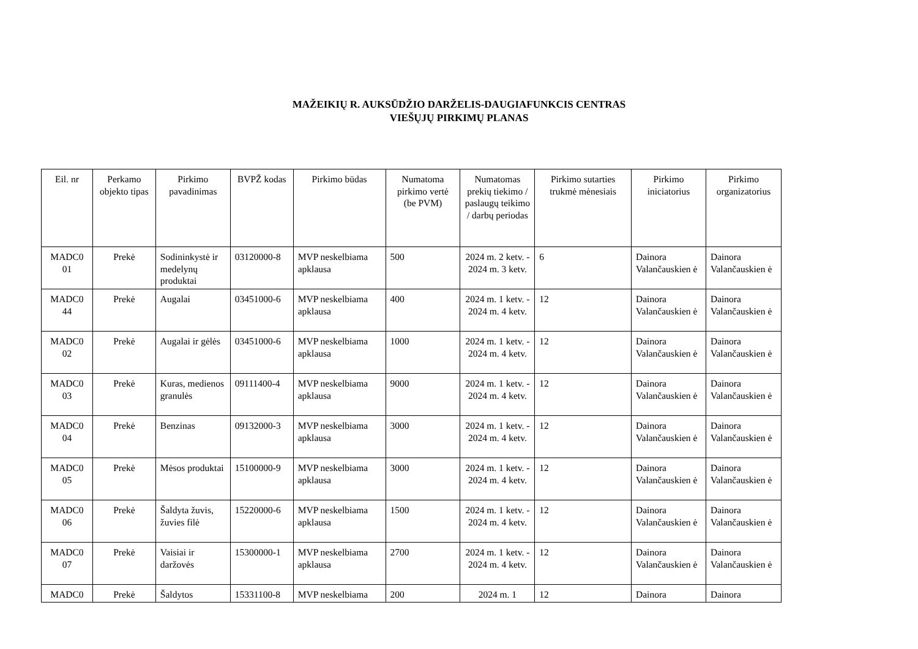MAŽEIKIŲ R. AUKSŪDŽIO DARŽELIS-DAUGIAFUNKCIS CENTRAS
VIEŠŲJŲ PIRKIMŲ PLANAS
| Eil. nr | Perkamo objekto tipas | Pirkimo pavadinimas | BVPŽ kodas | Pirkimo būdas | Numatoma pirkimo vertė (be PVM) | Numatomas prekių tiekimo / paslaugų teikimo / darbų periodas | Pirkimo sutarties trukmė mėnesiais | Pirkimo iniciatorius | Pirkimo organizatorius |
| --- | --- | --- | --- | --- | --- | --- | --- | --- | --- |
| MADC0 01 | Prekė | Sodininkystė ir medelynų produktai | 03120000-8 | MVP neskelbiama apklausa | 500 | 2024 m. 2 ketv. - 2024 m. 3 ketv. | 6 | Dainora Valančauskien ė | Dainora Valančauskien ė |
| MADC0 44 | Prekė | Augalai | 03451000-6 | MVP neskelbiama apklausa | 400 | 2024 m. 1 ketv. - 2024 m. 4 ketv. | 12 | Dainora Valančauskien ė | Dainora Valančauskien ė |
| MADC0 02 | Prekė | Augalai ir gėlės | 03451000-6 | MVP neskelbiama apklausa | 1000 | 2024 m. 1 ketv. - 2024 m. 4 ketv. | 12 | Dainora Valančauskien ė | Dainora Valančauskien ė |
| MADC0 03 | Prekė | Kuras, medienos granulės | 09111400-4 | MVP neskelbiama apklausa | 9000 | 2024 m. 1 ketv. - 2024 m. 4 ketv. | 12 | Dainora Valančauskien ė | Dainora Valančauskien ė |
| MADC0 04 | Prekė | Benzinas | 09132000-3 | MVP neskelbiama apklausa | 3000 | 2024 m. 1 ketv. - 2024 m. 4 ketv. | 12 | Dainora Valančauskien ė | Dainora Valančauskien ė |
| MADC0 05 | Prekė | Mėsos produktai | 15100000-9 | MVP neskelbiama apklausa | 3000 | 2024 m. 1 ketv. - 2024 m. 4 ketv. | 12 | Dainora Valančauskien ė | Dainora Valančauskien ė |
| MADC0 06 | Prekė | Šaldyta žuvis, žuvies filė | 15220000-6 | MVP neskelbiama apklausa | 1500 | 2024 m. 1 ketv. - 2024 m. 4 ketv. | 12 | Dainora Valančauskien ė | Dainora Valančauskien ė |
| MADC0 07 | Prekė | Vaisiai ir daržovės | 15300000-1 | MVP neskelbiama apklausa | 2700 | 2024 m. 1 ketv. - 2024 m. 4 ketv. | 12 | Dainora Valančauskien ė | Dainora Valančauskien ė |
| MADC0 | Prekė | Šaldytos | 15331100-8 | MVP neskelbiama | 200 | 2024 m. 1 | 12 | Dainora | Dainora |